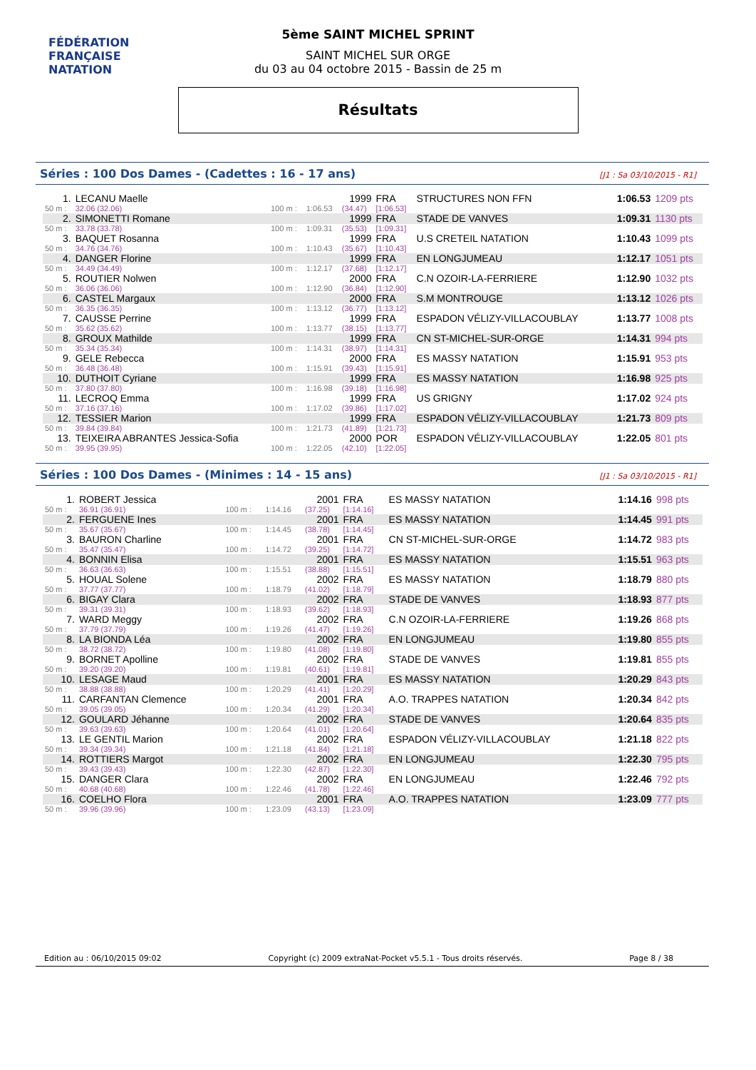FÉDÉRATION FRANÇAISE
NATATION
5ème SAINT MICHEL SPRINT
SAINT MICHEL SUR ORGE
du 03 au 04 octobre 2015 - Bassin de 25 m
Résultats
Séries : 100 Dos Dames - (Cadettes : 16 - 17 ans) [J1 : Sa 03/10/2015 - R1]
| 1. | LECANU Maelle | | | 1999 | FRA | STRUCTURES NON FFN | 1:06.53 | 1209 pts |
| 50 m : | 32.06 (32.06) | 100 m : | 1:06.53 | (34.47) | [1:06.53] | | | |
| 2. | SIMONETTI Romane | | | 1999 | FRA | STADE DE VANVES | 1:09.31 | 1130 pts |
| 50 m : | 33.78 (33.78) | 100 m : | 1:09.31 | (35.53) | [1:09.31] | | | |
| 3. | BAQUET Rosanna | | | 1999 | FRA | U.S CRETEIL NATATION | 1:10.43 | 1099 pts |
| 50 m : | 34.76 (34.76) | 100 m : | 1:10.43 | (35.67) | [1:10.43] | | | |
| 4. | DANGER Florine | | | 1999 | FRA | EN LONGJUMEAU | 1:12.17 | 1051 pts |
| 50 m : | 34.49 (34.49) | 100 m : | 1:12.17 | (37.68) | [1:12.17] | | | |
| 5. | ROUTIER Nolwen | | | 2000 | FRA | C.N OZOIR-LA-FERRIERE | 1:12.90 | 1032 pts |
| 50 m : | 36.06 (36.06) | 100 m : | 1:12.90 | (36.84) | [1:12.90] | | | |
| 6. | CASTEL Margaux | | | 2000 | FRA | S.M MONTROUGE | 1:13.12 | 1026 pts |
| 50 m : | 36.35 (36.35) | 100 m : | 1:13.12 | (36.77) | [1:13.12] | | | |
| 7. | CAUSSE Perrine | | | 1999 | FRA | ESPADON VÉLIZY-VILLACOUBLAY | 1:13.77 | 1008 pts |
| 50 m : | 35.62 (35.62) | 100 m : | 1:13.77 | (38.15) | [1:13.77] | | | |
| 8. | GROUX Mathilde | | | 1999 | FRA | CN ST-MICHEL-SUR-ORGE | 1:14.31 | 994 pts |
| 50 m : | 35.34 (35.34) | 100 m : | 1:14.31 | (38.97) | [1:14.31] | | | |
| 9. | GELE Rebecca | | | 2000 | FRA | ES MASSY NATATION | 1:15.91 | 953 pts |
| 50 m : | 36.48 (36.48) | 100 m : | 1:15.91 | (39.43) | [1:15.91] | | | |
| 10. | DUTHOIT Cyriane | | | 1999 | FRA | ES MASSY NATATION | 1:16.98 | 925 pts |
| 50 m : | 37.80 (37.80) | 100 m : | 1:16.98 | (39.18) | [1:16.98] | | | |
| 11. | LECROQ Emma | | | 1999 | FRA | US GRIGNY | 1:17.02 | 924 pts |
| 50 m : | 37.16 (37.16) | 100 m : | 1:17.02 | (39.86) | [1:17.02] | | | |
| 12. | TESSIER Marion | | | 1999 | FRA | ESPADON VÉLIZY-VILLACOUBLAY | 1:21.73 | 809 pts |
| 50 m : | 39.84 (39.84) | 100 m : | 1:21.73 | (41.89) | [1:21.73] | | | |
| 13. | TEIXEIRA ABRANTES Jessica-Sofia | | | 2000 | POR | ESPADON VÉLIZY-VILLACOUBLAY | 1:22.05 | 801 pts |
| 50 m : | 39.95 (39.95) | 100 m : | 1:22.05 | (42.10) | [1:22.05] | | | |
Séries : 100 Dos Dames - (Minimes : 14 - 15 ans) [J1 : Sa 03/10/2015 - R1]
| 1. | ROBERT Jessica | | | 2001 | FRA | ES MASSY NATATION | 1:14.16 | 998 pts |
| 50 m : | 36.91 (36.91) | 100 m : | 1:14.16 | (37.25) | [1:14.16] | | | |
| 2. | FERGUENE Ines | | | 2001 | FRA | ES MASSY NATATION | 1:14.45 | 991 pts |
| 50 m : | 35.67 (35.67) | 100 m : | 1:14.45 | (38.78) | [1:14.45] | | | |
| 3. | BAURON Charline | | | 2001 | FRA | CN ST-MICHEL-SUR-ORGE | 1:14.72 | 983 pts |
| 50 m : | 35.47 (35.47) | 100 m : | 1:14.72 | (39.25) | [1:14.72] | | | |
| 4. | BONNIN Elisa | | | 2001 | FRA | ES MASSY NATATION | 1:15.51 | 963 pts |
| 50 m : | 36.63 (36.63) | 100 m : | 1:15.51 | (38.88) | [1:15.51] | | | |
| 5. | HOUAL Solene | | | 2002 | FRA | ES MASSY NATATION | 1:18.79 | 880 pts |
| 50 m : | 37.77 (37.77) | 100 m : | 1:18.79 | (41.02) | [1:18.79] | | | |
| 6. | BIGAY Clara | | | 2002 | FRA | STADE DE VANVES | 1:18.93 | 877 pts |
| 50 m : | 39.31 (39.31) | 100 m : | 1:18.93 | (39.62) | [1:18.93] | | | |
| 7. | WARD Meggy | | | 2002 | FRA | C.N OZOIR-LA-FERRIERE | 1:19.26 | 868 pts |
| 50 m : | 37.79 (37.79) | 100 m : | 1:19.26 | (41.47) | [1:19.26] | | | |
| 8. | LA BIONDA Léa | | | 2002 | FRA | EN LONGJUMEAU | 1:19.80 | 855 pts |
| 50 m : | 38.72 (38.72) | 100 m : | 1:19.80 | (41.08) | [1:19.80] | | | |
| 9. | BORNET Apolline | | | 2002 | FRA | STADE DE VANVES | 1:19.81 | 855 pts |
| 50 m : | 39.20 (39.20) | 100 m : | 1:19.81 | (40.61) | [1:19.81] | | | |
| 10. | LESAGE Maud | | | 2001 | FRA | ES MASSY NATATION | 1:20.29 | 843 pts |
| 50 m : | 38.88 (38.88) | 100 m : | 1:20.29 | (41.41) | [1:20.29] | | | |
| 11. | CARFANTAN Clemence | | | 2001 | FRA | A.O. TRAPPES NATATION | 1:20.34 | 842 pts |
| 50 m : | 39.05 (39.05) | 100 m : | 1:20.34 | (41.29) | [1:20.34] | | | |
| 12. | GOULARD Jéhanne | | | 2002 | FRA | STADE DE VANVES | 1:20.64 | 835 pts |
| 50 m : | 39.63 (39.63) | 100 m : | 1:20.64 | (41.01) | [1:20.64] | | | |
| 13. | LE GENTIL Marion | | | 2002 | FRA | ESPADON VÉLIZY-VILLACOUBLAY | 1:21.18 | 822 pts |
| 50 m : | 39.34 (39.34) | 100 m : | 1:21.18 | (41.84) | [1:21.18] | | | |
| 14. | ROTTIERS Margot | | | 2002 | FRA | EN LONGJUMEAU | 1:22.30 | 795 pts |
| 50 m : | 39.43 (39.43) | 100 m : | 1:22.30 | (42.87) | [1:22.30] | | | |
| 15. | DANGER Clara | | | 2002 | FRA | EN LONGJUMEAU | 1:22.46 | 792 pts |
| 50 m : | 40.68 (40.68) | 100 m : | 1:22.46 | (41.78) | [1:22.46] | | | |
| 16. | COELHO Flora | | | 2001 | FRA | A.O. TRAPPES NATATION | 1:23.09 | 777 pts |
| 50 m : | 39.96 (39.96) | 100 m : | 1:23.09 | (43.13) | [1:23.09] | | | |
Edition au : 06/10/2015 09:02 Copyright (c) 2009 extraNat-Pocket v5.5.1 - Tous droits réservés. Page 8 / 38